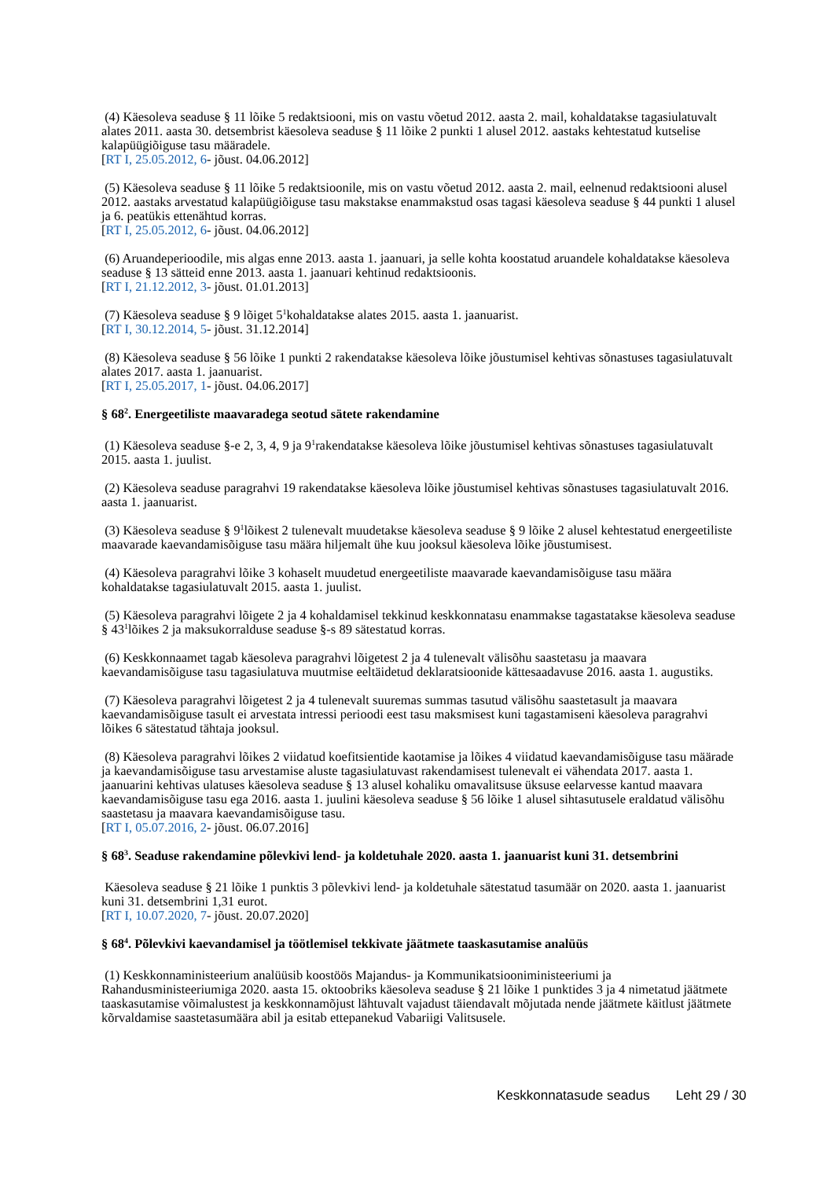(4) Käesoleva seaduse § 11 lõike 5 redaktsiooni, mis on vastu võetud 2012. aasta 2. mail, kohaldatakse tagasiulatuvalt alates 2011. aasta 30. detsembrist käesoleva seaduse § 11 lõike 2 punkti 1 alusel 2012. aastaks kehtestatud kutselise kalapüügiõiguse tasu määradele.
[RT I, 25.05.2012, 6- jõust. 04.06.2012]
(5) Käesoleva seaduse § 11 lõike 5 redaktsioonile, mis on vastu võetud 2012. aasta 2. mail, eelnenud redaktsiooni alusel 2012. aastaks arvestatud kalapüügiõiguse tasu makstakse enammakstud osas tagasi käesoleva seaduse § 44 punkti 1 alusel ja 6. peatükis ettenähtud korras.
[RT I, 25.05.2012, 6- jõust. 04.06.2012]
(6) Aruandeperioodile, mis algas enne 2013. aasta 1. jaanuari, ja selle kohta koostatud aruandele kohaldatakse käesoleva seaduse § 13 sätteid enne 2013. aasta 1. jaanuari kehtinud redaktsioonis.
[RT I, 21.12.2012, 3- jõust. 01.01.2013]
(7) Käesoleva seaduse § 9 lõiget 5<sup>1</sup>kohaldatakse alates 2015. aasta 1. jaanuarist.
[RT I, 30.12.2014, 5- jõust. 31.12.2014]
(8) Käesoleva seaduse § 56 lõike 1 punkti 2 rakendatakse käesoleva lõike jõustumisel kehtivas sõnastuses tagasiulatuvalt alates 2017. aasta 1. jaanuarist.
[RT I, 25.05.2017, 1- jõust. 04.06.2017]
§ 68<sup>2</sup>. Energeetiliste maavaradega seotud sätete rakendamine
(1) Käesoleva seaduse §-e 2, 3, 4, 9 ja 9<sup>1</sup>rakendatakse käesoleva lõike jõustumisel kehtivas sõnastuses tagasiulatuvalt 2015. aasta 1. juulist.
(2) Käesoleva seaduse paragrahvi 19 rakendatakse käesoleva lõike jõustumisel kehtivas sõnastuses tagasiulatuvalt 2016. aasta 1. jaanuarist.
(3) Käesoleva seaduse § 9<sup>1</sup>lõikest 2 tulenevalt muudetakse käesoleva seaduse § 9 lõike 2 alusel kehtestatud energeetiliste maavarade kaevandamisõiguse tasu määra hiljemalt ühe kuu jooksul käesoleva lõike jõustumisest.
(4) Käesoleva paragrahvi lõike 3 kohaselt muudetud energeetiliste maavarade kaevandamisõiguse tasu määra kohaldatakse tagasiulatuvalt 2015. aasta 1. juulist.
(5) Käesoleva paragrahvi lõigete 2 ja 4 kohaldamisel tekkinud keskkonnatasu enammakse tagastatakse käesoleva seaduse § 43<sup>1</sup>lõikes 2 ja maksukorralduse seaduse §-s 89 sätestatud korras.
(6) Keskkonnaamet tagab käesoleva paragrahvi lõigetest 2 ja 4 tulenevalt välisõhu saastetasu ja maavara kaevandamisõiguse tasu tagasiulatuva muutmise eeltäidetud deklaratsioonide kättesaadavuse 2016. aasta 1. augustiks.
(7) Käesoleva paragrahvi lõigetest 2 ja 4 tulenevalt suuremas summas tasutud välisõhu saastetasult ja maavara kaevandamisõiguse tasult ei arvestata intressi perioodi eest tasu maksmisest kuni tagastamiseni käesoleva paragrahvi lõikes 6 sätestatud tähtaja jooksul.
(8) Käesoleva paragrahvi lõikes 2 viidatud koefitsientide kaotamise ja lõikes 4 viidatud kaevandamisõiguse tasu määrade ja kaevandamisõiguse tasu arvestamise aluste tagasiulatuvast rakendamisest tulenevalt ei vähendata 2017. aasta 1. jaanuarini kehtivas ulatuses käesoleva seaduse § 13 alusel kohaliku omavalitsuse üksuse eelarvesse kantud maavara kaevandamisõiguse tasu ega 2016. aasta 1. juulini käesoleva seaduse § 56 lõike 1 alusel sihtasutusele eraldatud välisõhu saastetasu ja maavara kaevandamisõiguse tasu.
[RT I, 05.07.2016, 2- jõust. 06.07.2016]
§ 68<sup>3</sup>. Seaduse rakendamine põlevkivi lend- ja koldetuhale 2020. aasta 1. jaanuarist kuni 31. detsembrini
Käesoleva seaduse § 21 lõike 1 punktis 3 põlevkivi lend- ja koldetuhale sätestatud tasumäär on 2020. aasta 1. jaanuarist kuni 31. detsembrini 1,31 eurot.
[RT I, 10.07.2020, 7- jõust. 20.07.2020]
§ 68<sup>4</sup>. Põlevkivi kaevandamisel ja töötlemisel tekkivate jäätmete taaskasutamise analüüs
(1) Keskkonnaministeerium analüüsib koostöös Majandus- ja Kommunikatsiooniministeeriumi ja Rahandusministeeriumiga 2020. aasta 15. oktoobriks käesoleva seaduse § 21 lõike 1 punktides 3 ja 4 nimetatud jäätmete taaskasutamise võimalustest ja keskkonnamõjust lähtuvalt vajadust täiendavalt mõjutada nende jäätmete käitlust jäätmete kõrvaldamise saastetasumäära abil ja esitab ettepanekud Vabariigi Valitsusele.
Keskkonnatasude seadus Leht 29 / 30